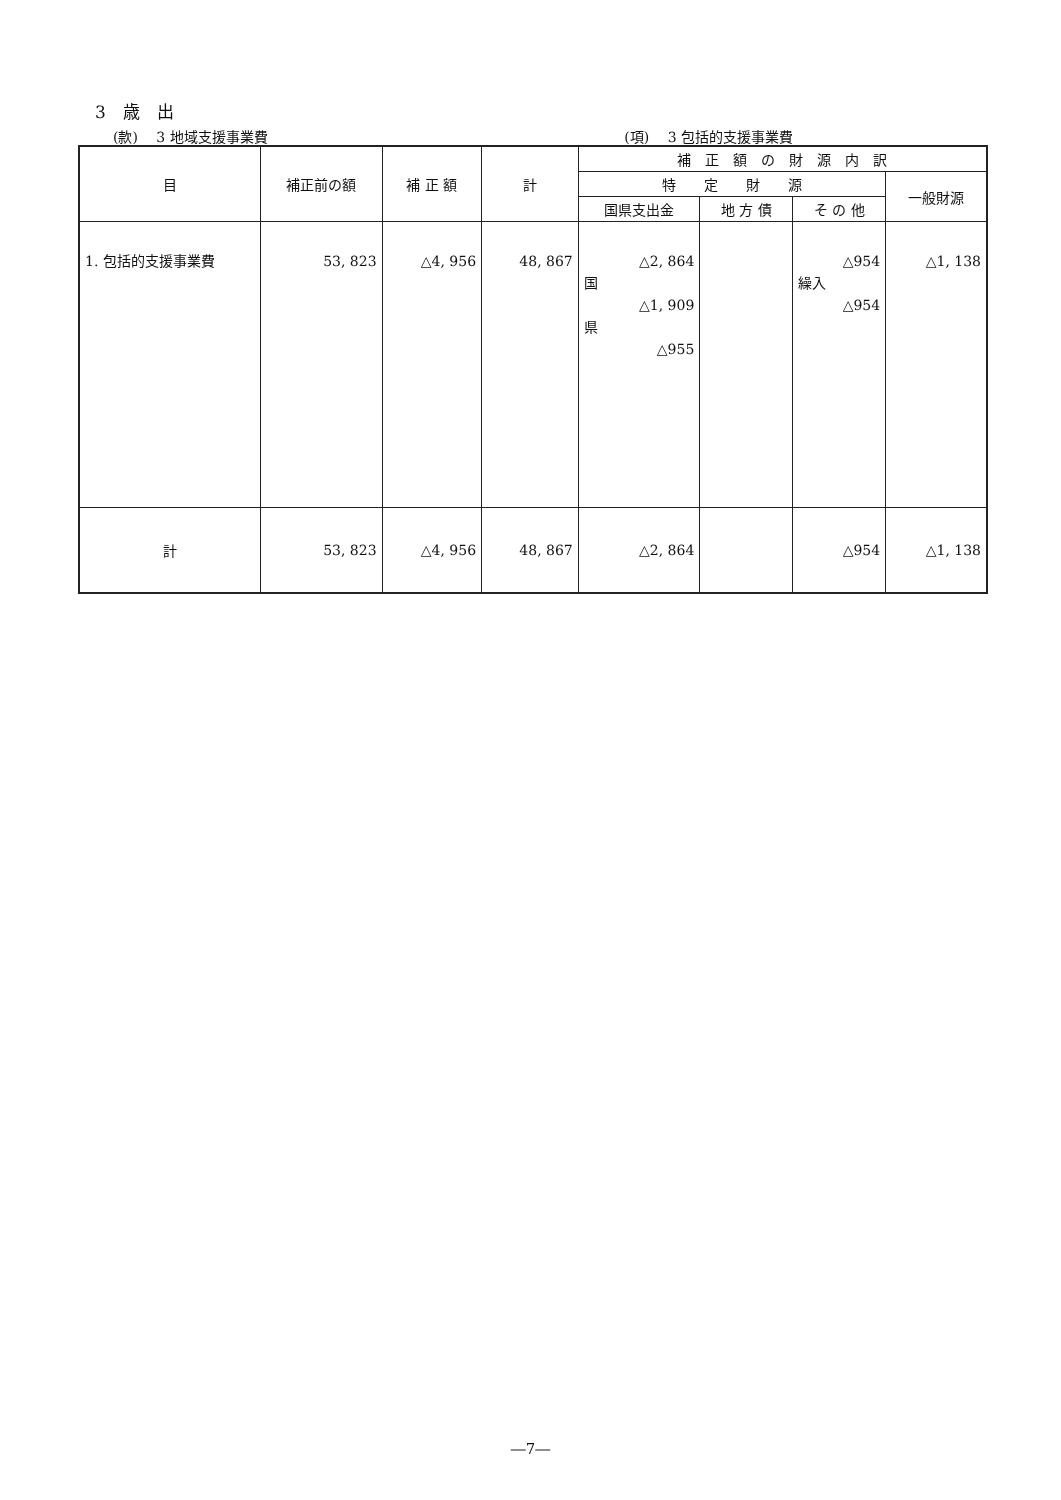3　歳　出
(款)　 3 地域支援事業費 (項)　 3 包括的支援事業費
| 目 | 補正前の額 | 補 正 額 | 計 | 補 正 額 の 財 源 内 訳 | | | |
| --- | --- | --- | --- | --- | --- | --- | --- |
| | | | | 特 定 財 源 | | | 一般財源 |
| | | | | 国県支出金 | 地 方 債 | そ の 他 | |
| 1. 包括的支援事業費 | 53, 823 | △4, 956 | 48, 867 | △2, 864 国 △1, 909 県 △955 | | △954 繰入 △954 | △1, 138 |
| 計 | 53, 823 | △4, 956 | 48, 867 | △2, 864 | | △954 | △1, 138 |
―7―